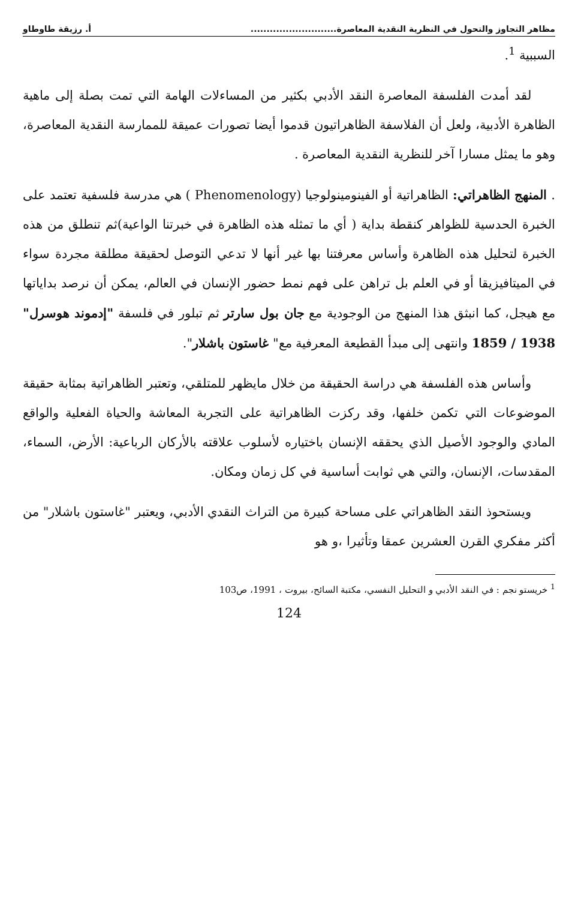مظاهر التجاوز والتحول في النظرية النقدية المعاصرة........................... أ. رزيقة طاوطاو
السببية <sup>1</sup>.
لقد أمدت الفلسفة المعاصرة النقد الأدبي بكثير من المساءلات الهامة التي تمت بصلة إلى ماهية الظاهرة الأدبية، ولعل أن الفلاسفة الظاهراتيون قدموا أيضا تصورات عميقة للممارسة النقدية المعاصرة، وهو ما يمثل مسارا آخر للنظرية النقدية المعاصرة .
. المنهج الظاهراتي: الظاهراتية أو الفينومينولوجيا (Phenomenology ) هي مدرسة فلسفية تعتمد على الخبرة الحدسية للظواهر كنقطة بداية ( أي ما تمثله هذه الظاهرة في خبرتنا الواعية)ثم تنطلق من هذه الخبرة لتحليل هذه الظاهرة وأساس معرفتنا بها غير أنها لا تدعي التوصل لحقيقة مطلقة مجردة سواء في الميتافيزيقا أو في العلم بل تراهن على فهم نمط حضور الإنسان في العالم، يمكن أن نرصد بداياتها مع هيجل، كما انبثق هذا المنهج من الوجودية مع جان بول سارتر ثم تبلور في فلسفة "إدموند هوسرل" 1938 / 1859 وانتهى إلى مبدأ القطيعة المعرفية مع" غاستون باشلار".
وأساس هذه الفلسفة هي دراسة الحقيقة من خلال مايظهر للمتلقي، وتعتبر الظاهراتية بمثابة حقيقة الموضوعات التي تكمن خلفها، وقد ركزت الظاهراتية على التجربة المعاشة والحياة الفعلية والواقع المادي والوجود الأصيل الذي يحققه الإنسان باختياره لأسلوب علاقته بالأركان الرباعية: الأرض، السماء، المقدسات، الإنسان، والتي هي ثوابت أساسية في كل زمان ومكان.
ويستحوذ النقد الظاهراتي على مساحة كبيرة من التراث النقدي الأدبي، ويعتبر "غاستون باشلار" من أكثر مفكري القرن العشرين عمقا وتأثيرا ،و هو
<sup>1</sup> خريستو نجم : في النقد الأدبي و التحليل النفسي، مكتبة السائح، بيروت ، 1991، ص103
124